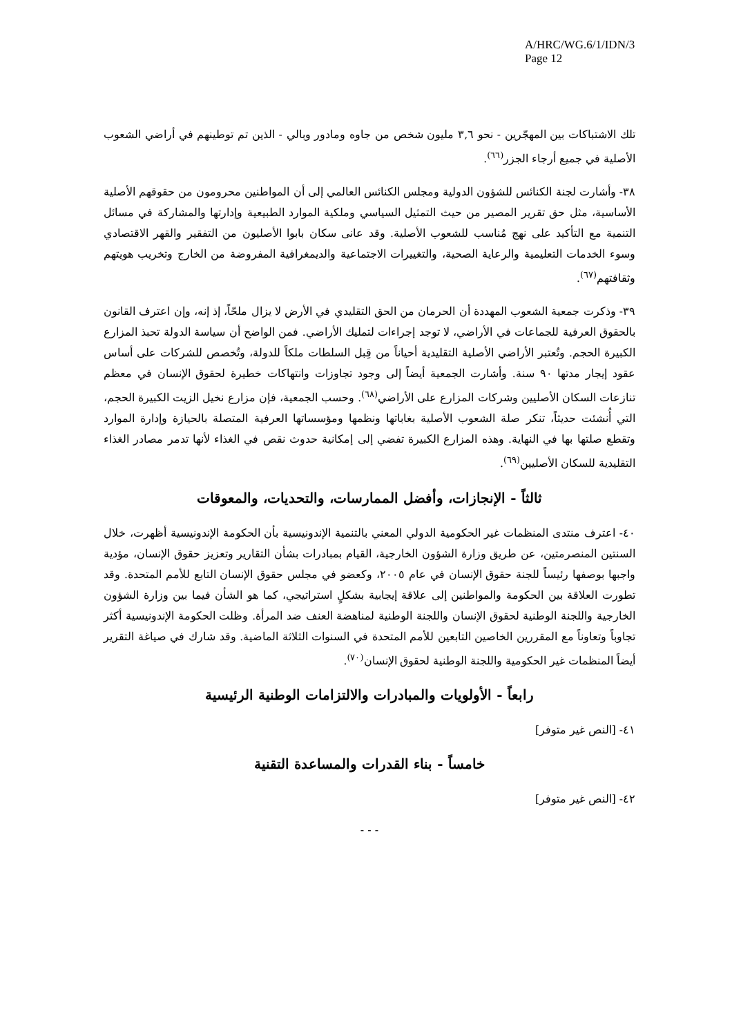A/HRC/WG.6/1/IDN/3
Page 12
تلك الاشتباكات بين المهجّرين - نحو ٣,٦ مليون شخص من جاوه ومادور وبالي - الذين تم توطينهم في أراضي الشعوب الأصلية في جميع أرجاء الجزر<sup>(٦٦)</sup>.
٣٨- وأشارت لجنة الكنائس للشؤون الدولية ومجلس الكنائس العالمي إلى أن المواطنين محرومون من حقوقهم الأصلية الأساسية، مثل حق تقرير المصير من حيث التمثيل السياسي وملكية الموارد الطبيعية وإدارتها والمشاركة في مسائل التنمية مع التأكيد على نهج مُناسب للشعوب الأصلية. وقد عانى سكان بابوا الأصليون من التفقير والقهر الاقتصادي وسوء الخدمات التعليمية والرعاية الصحية، والتغييرات الاجتماعية والديمغرافية المفروضة من الخارج وتخريب هويتهم وثقافتهم<sup>(٦٧)</sup>.
٣٩- وذكرت جمعية الشعوب المهددة أن الحرمان من الحق التقليدي في الأرض لا يزال ملحّاً، إذ إنه، وإن اعترف القانون بالحقوق العرفية للجماعات في الأراضي، لا توجد إجراءات لتمليك الأراضي. فمن الواضح أن سياسة الدولة تحبذ المزارع الكبيرة الحجم. وتُعتبر الأراضي الأصلية التقليدية أحياناً من قِبل السلطات ملكاً للدولة، وتُخصص للشركات على أساس عقود إيجار مدتها ٩٠ سنة. وأشارت الجمعية أيضاً إلى وجود تجاوزات وانتهاكات خطيرة لحقوق الإنسان في معظم تنازعات السكان الأصليين وشركات المزارع على الأراضي<sup>(٦٨)</sup>. وحسب الجمعية، فإن مزارع نخيل الزيت الكبيرة الحجم، التي أُنشئت حديثاً، تنكر صلة الشعوب الأصلية بغاباتها ونظمها ومؤسساتها العرفية المتصلة بالحيازة وإدارة الموارد وتقطع صلتها بها في النهاية. وهذه المزارع الكبيرة تفضي إلى إمكانية حدوث نقص في الغذاء لأنها تدمر مصادر الغذاء التقليدية للسكان الأصليين<sup>(٦٩)</sup>.
ثالثاً - الإنجازات، وأفضل الممارسات، والتحديات، والمعوقات
٤٠- اعترف منتدى المنظمات غير الحكومية الدولي المعني بالتنمية الإندونيسية بأن الحكومة الإندونيسية أظهرت، خلال السنتين المنصرمتين، عن طريق وزارة الشؤون الخارجية، القيام بمبادرات بشأن التقارير وتعزيز حقوق الإنسان، مؤدية واجبها بوصفها رئيساً للجنة حقوق الإنسان في عام ٢٠٠٥، وكعضو في مجلس حقوق الإنسان التابع للأمم المتحدة. وقد تطورت العلاقة بين الحكومة والمواطنين إلى علاقة إيجابية بشكلٍ استراتيجي، كما هو الشأن فيما بين وزارة الشؤون الخارجية واللجنة الوطنية لحقوق الإنسان واللجنة الوطنية لمناهضة العنف ضد المرأة. وظلت الحكومة الإندونيسية أكثر تجاوباً وتعاوناً مع المقررين الخاصين التابعين للأمم المتحدة في السنوات الثلاثة الماضية. وقد شارك في صياغة التقرير أيضاً المنظمات غير الحكومية واللجنة الوطنية لحقوق الإنسان<sup>(٧٠)</sup>.
رابعاً - الأولويات والمبادرات والالتزامات الوطنية الرئيسية
٤١- [النص غير متوفر]
خامساً - بناء القدرات والمساعدة التقنية
٤٢- [النص غير متوفر]
- - -